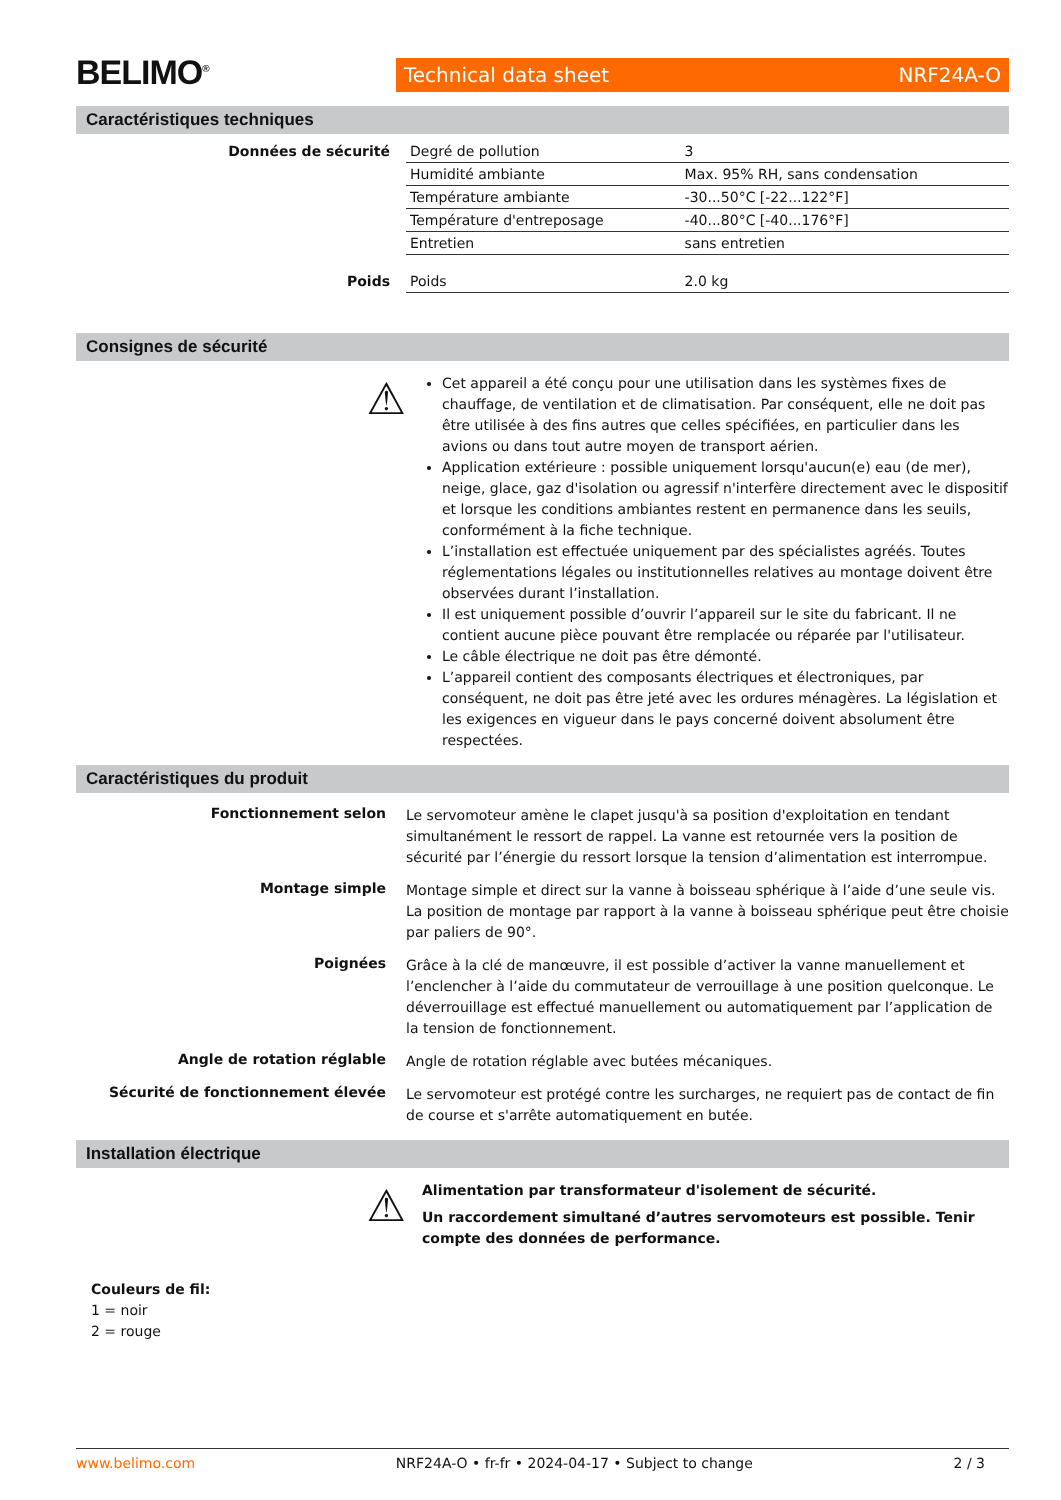BELIMO<sup>®</sup>
Technical data sheet NRF24A-O
Caractéristiques techniques
| Données de sécurité | Degré de pollution | 3 |
| | Humidité ambiante | Max. 95% RH, sans condensation |
| | Température ambiante | -30...50°C [-22...122°F] |
| | Température d'entreposage | -40...80°C [-40...176°F] |
| | Entretien | sans entretien |
| Poids | Poids | 2.0 kg |
Consignes de sécurité
⚠
Cet appareil a été conçu pour une utilisation dans les systèmes fixes de chauffage, de ventilation et de climatisation. Par conséquent, elle ne doit pas être utilisée à des fins autres que celles spécifiées, en particulier dans les avions ou dans tout autre moyen de transport aérien.
Application extérieure : possible uniquement lorsqu'aucun(e) eau (de mer), neige, glace, gaz d'isolation ou agressif n'interfère directement avec le dispositif et lorsque les conditions ambiantes restent en permanence dans les seuils, conformément à la fiche technique.
L’installation est effectuée uniquement par des spécialistes agréés. Toutes réglementations légales ou institutionnelles relatives au montage doivent être observées durant l’installation.
Il est uniquement possible d’ouvrir l’appareil sur le site du fabricant. Il ne contient aucune pièce pouvant être remplacée ou réparée par l'utilisateur.
Le câble électrique ne doit pas être démonté.
L’appareil contient des composants électriques et électroniques, par conséquent, ne doit pas être jeté avec les ordures ménagères. La législation et les exigences en vigueur dans le pays concerné doivent absolument être respectées.
Caractéristiques du produit
Fonctionnement selon
Le servomoteur amène le clapet jusqu'à sa position d'exploitation en tendant simultanément le ressort de rappel. La vanne est retournée vers la position de sécurité par l’énergie du ressort lorsque la tension d’alimentation est interrompue.
Montage simple
Montage simple et direct sur la vanne à boisseau sphérique à l’aide d’une seule vis. La position de montage par rapport à la vanne à boisseau sphérique peut être choisie par paliers de 90°.
Poignées
Grâce à la clé de manœuvre, il est possible d’activer la vanne manuellement et l’enclencher à l’aide du commutateur de verrouillage à une position quelconque. Le déverrouillage est effectué manuellement ou automatiquement par l’application de la tension de fonctionnement.
Angle de rotation réglable
Angle de rotation réglable avec butées mécaniques.
Sécurité de fonctionnement élevée
Le servomoteur est protégé contre les surcharges, ne requiert pas de contact de fin de course et s'arrête automatiquement en butée.
Installation électrique
⚠
Alimentation par transformateur d'isolement de sécurité.
Un raccordement simultané d’autres servomoteurs est possible. Tenir compte des données de performance.
Couleurs de fil:
1 = noir
2 = rouge
www.belimo.com NRF24A-O • fr-fr • 2024-04-17 • Subject to change 2 / 3